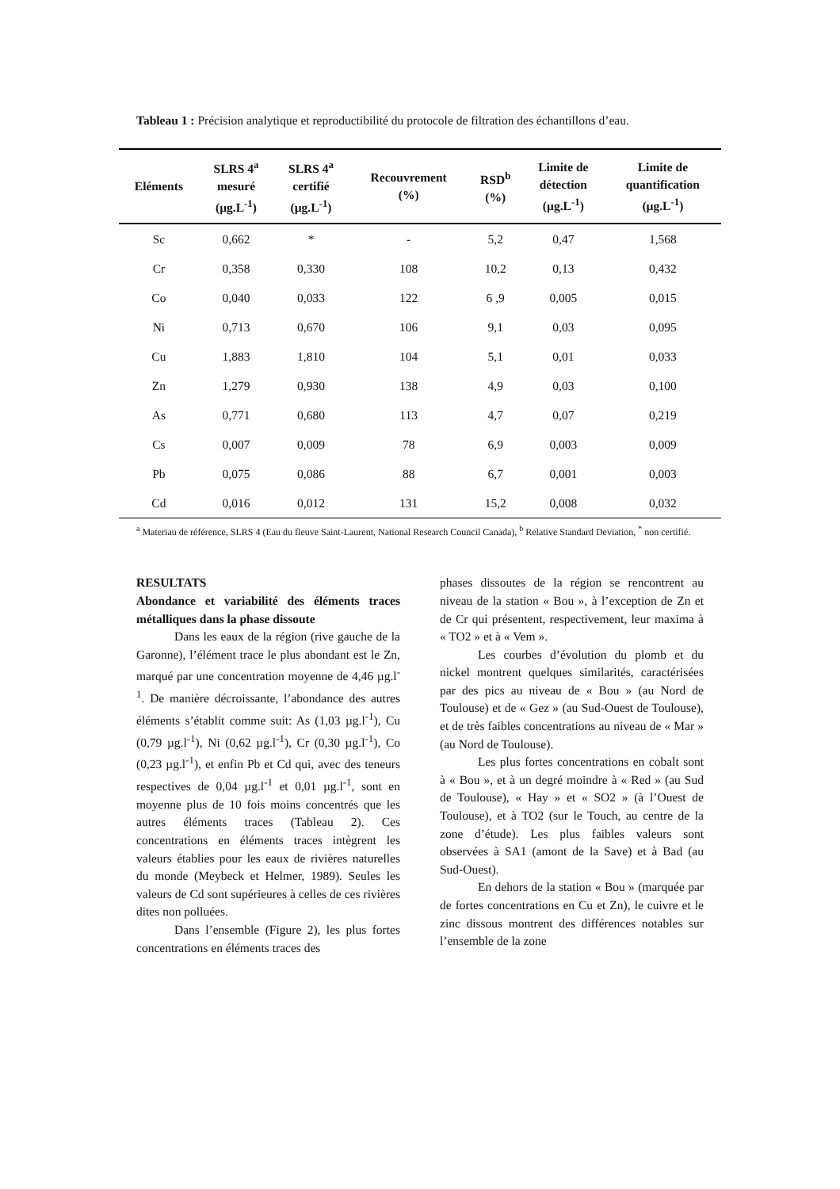Tableau 1 : Précision analytique et reproductibilité du protocole de filtration des échantillons d’eau.
| Eléments | SLRS 4<sup>a</sup> mesuré (µg.L<sup>-1</sup>) | SLRS 4<sup>a</sup> certifié (µg.L<sup>-1</sup>) | Recouvrement (%) | RSD<sup>b</sup> (%) | Limite de détection (µg.L<sup>-1</sup>) | Limite de quantification (µg.L<sup>-1</sup>) |
| --- | --- | --- | --- | --- | --- | --- |
| Sc | 0,662 | * | - | 5,2 | 0,47 | 1,568 |
| Cr | 0,358 | 0,330 | 108 | 10,2 | 0,13 | 0,432 |
| Co | 0,040 | 0,033 | 122 | 6 ,9 | 0,005 | 0,015 |
| Ni | 0,713 | 0,670 | 106 | 9,1 | 0,03 | 0,095 |
| Cu | 1,883 | 1,810 | 104 | 5,1 | 0,01 | 0,033 |
| Zn | 1,279 | 0,930 | 138 | 4,9 | 0,03 | 0,100 |
| As | 0,771 | 0,680 | 113 | 4,7 | 0,07 | 0,219 |
| Cs | 0,007 | 0,009 | 78 | 6,9 | 0,003 | 0,009 |
| Pb | 0,075 | 0,086 | 88 | 6,7 | 0,001 | 0,003 |
| Cd | 0,016 | 0,012 | 131 | 15,2 | 0,008 | 0,032 |
<sup>a</sup> Materiau de référence, SLRS 4 (Eau du fleuve Saint-Laurent, National Research Council Canada), <sup>b</sup> Relative Standard Deviation, <sup>*</sup> non certifié.
RESULTATS
Abondance et variabilité des éléments traces métalliques dans la phase dissoute
Dans les eaux de la région (rive gauche de la Garonne), l’élément trace le plus abondant est le Zn, marqué par une concentration moyenne de 4,46 µg.l<sup>-1</sup>. De manière décroissante, l’abondance des autres éléments s’établit comme suit: As (1,03 µg.l<sup>-1</sup>), Cu (0,79 µg.l<sup>-1</sup>), Ni (0,62 µg.l<sup>-1</sup>), Cr (0,30 µg.l<sup>-1</sup>), Co (0,23 µg.l<sup>-1</sup>), et enfin Pb et Cd qui, avec des teneurs respectives de 0,04 µg.l<sup>-1</sup> et 0,01 µg.l<sup>-1</sup>, sont en moyenne plus de 10 fois moins concentrés que les autres éléments traces (Tableau 2). Ces concentrations en éléments traces intègrent les valeurs établies pour les eaux de rivières naturelles du monde (Meybeck et Helmer, 1989). Seules les valeurs de Cd sont supérieures à celles de ces rivières dites non polluées.
Dans l’ensemble (Figure 2), les plus fortes concentrations en éléments traces des
phases dissoutes de la région se rencontrent au niveau de la station « Bou », à l’exception de Zn et de Cr qui présentent, respectivement, leur maxima à « TO2 » et à « Vem ».
Les courbes d’évolution du plomb et du nickel montrent quelques similarités, caractérisées par des pics au niveau de « Bou » (au Nord de Toulouse) et de « Gez » (au Sud-Ouest de Toulouse), et de très faibles concentrations au niveau de « Mar » (au Nord de Toulouse).
Les plus fortes concentrations en cobalt sont à « Bou », et à un degré moindre à « Red » (au Sud de Toulouse), « Hay » et « SO2 » (à l’Ouest de Toulouse), et à TO2 (sur le Touch, au centre de la zone d’étude). Les plus faibles valeurs sont observées à SA1 (amont de la Save) et à Bad (au Sud-Ouest).
En dehors de la station « Bou » (marquée par de fortes concentrations en Cu et Zn), le cuivre et le zinc dissous montrent des différences notables sur l’ensemble de la zone